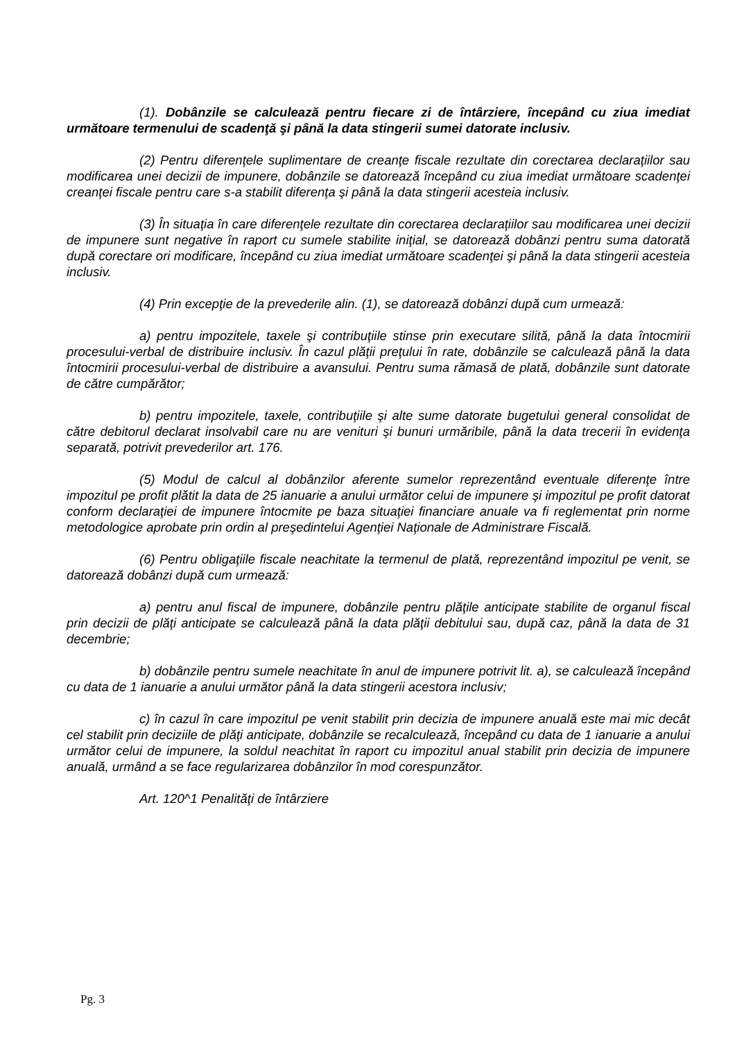(1). Dobânzile se calculează pentru fiecare zi de întârziere, începând cu ziua imediat următoare termenului de scadenţă şi până la data stingerii sumei datorate inclusiv.
(2) Pentru diferenţele suplimentare de creanţe fiscale rezultate din corectarea declaraţiilor sau modificarea unei decizii de impunere, dobânzile se datorează începând cu ziua imediat următoare scadenţei creanţei fiscale pentru care s-a stabilit diferenţa şi până la data stingerii acesteia inclusiv.
(3) În situaţia în care diferenţele rezultate din corectarea declaraţiilor sau modificarea unei decizii de impunere sunt negative în raport cu sumele stabilite iniţial, se datorează dobânzi pentru suma datorată după corectare ori modificare, începând cu ziua imediat următoare scadenţei şi până la data stingerii acesteia inclusiv.
(4) Prin excepţie de la prevederile alin. (1), se datorează dobânzi după cum urmează:
a) pentru impozitele, taxele şi contribuţiile stinse prin executare silită, până la data întocmirii procesului-verbal de distribuire inclusiv. În cazul plăţii preţului în rate, dobânzile se calculează până la data întocmirii procesului-verbal de distribuire a avansului. Pentru suma rămasă de plată, dobânzile sunt datorate de către cumpărător;
b) pentru impozitele, taxele, contribuţiile şi alte sume datorate bugetului general consolidat de către debitorul declarat insolvabil care nu are venituri şi bunuri urmăribile, până la data trecerii în evidenţa separată, potrivit prevederilor art. 176.
(5) Modul de calcul al dobânzilor aferente sumelor reprezentând eventuale diferenţe între impozitul pe profit plătit la data de 25 ianuarie a anului următor celui de impunere şi impozitul pe profit datorat conform declaraţiei de impunere întocmite pe baza situaţiei financiare anuale va fi reglementat prin norme metodologice aprobate prin ordin al preşedintelui Agenţiei Naţionale de Administrare Fiscală.
(6) Pentru obligaţiile fiscale neachitate la termenul de plată, reprezentând impozitul pe venit, se datorează dobânzi după cum urmează:
a) pentru anul fiscal de impunere, dobânzile pentru plăţile anticipate stabilite de organul fiscal prin decizii de plăţi anticipate se calculează până la data plăţii debitului sau, după caz, până la data de 31 decembrie;
b) dobânzile pentru sumele neachitate în anul de impunere potrivit lit. a), se calculează începând cu data de 1 ianuarie a anului următor până la data stingerii acestora inclusiv;
c) în cazul în care impozitul pe venit stabilit prin decizia de impunere anuală este mai mic decât cel stabilit prin deciziile de plăţi anticipate, dobânzile se recalculează, începând cu data de 1 ianuarie a anului următor celui de impunere, la soldul neachitat în raport cu impozitul anual stabilit prin decizia de impunere anuală, urmând a se face regularizarea dobânzilor în mod corespunzător.
Art. 120^1 Penalităţi de întârziere
Pg. 3